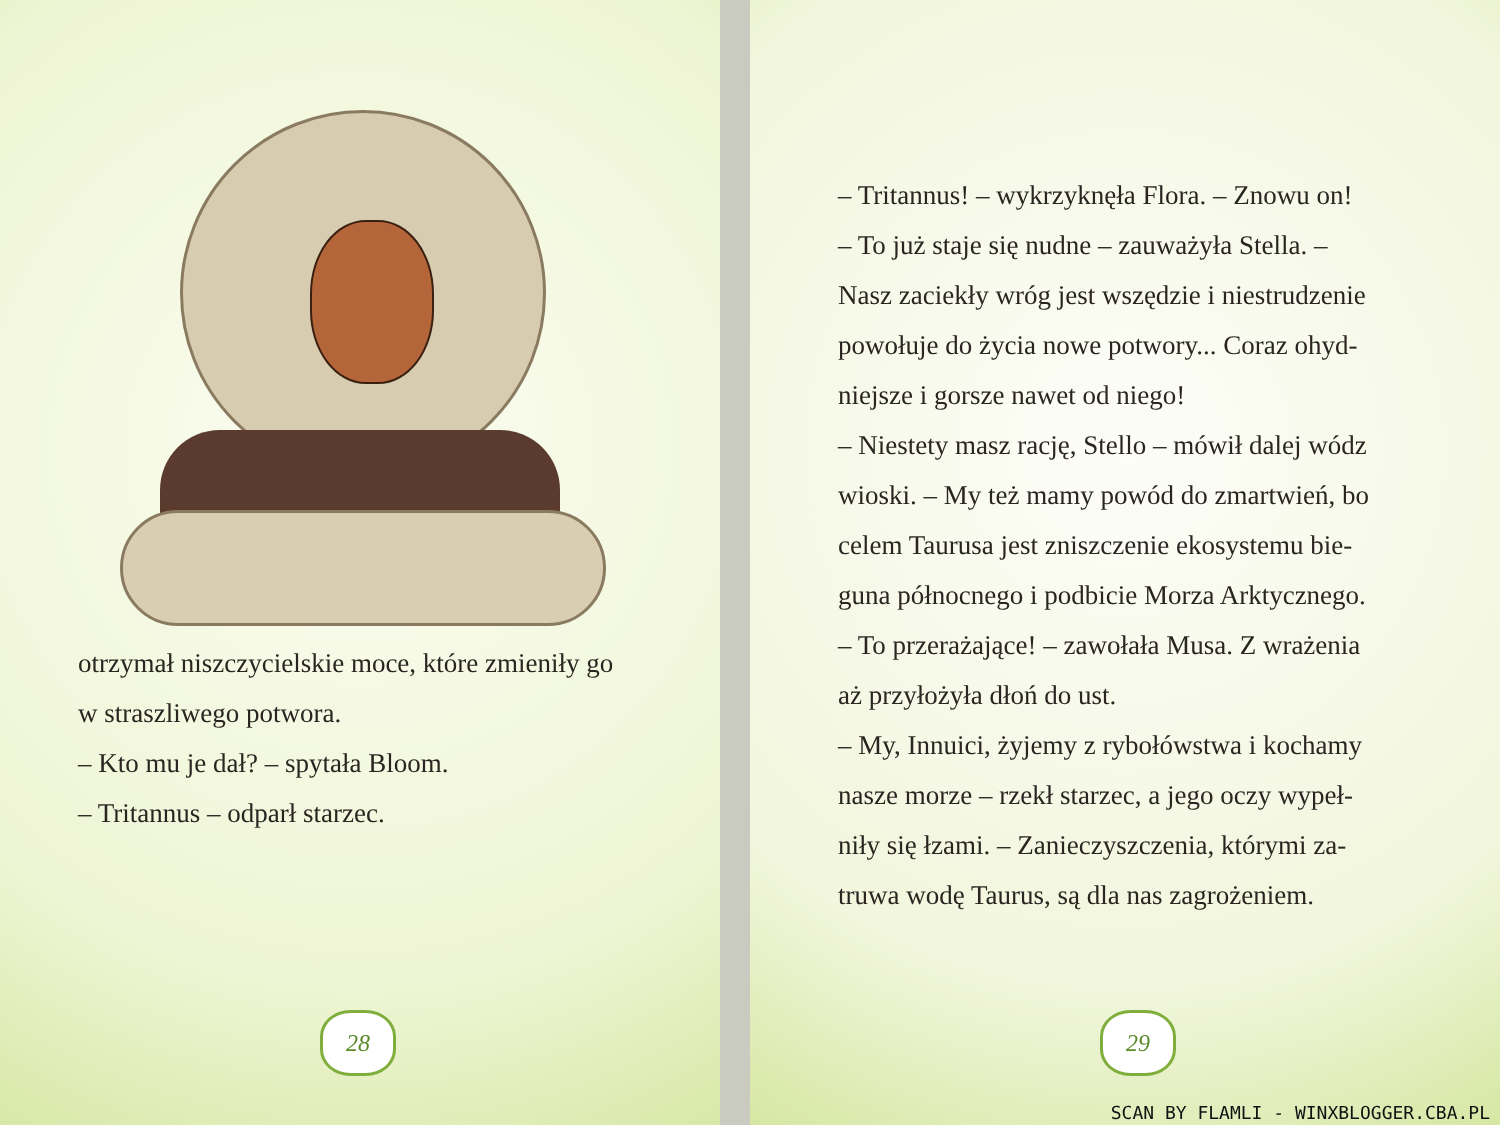otrzymał niszczycielskie moce, które zmieniły go
w straszliwego potwora.
– Kto mu je dał? – spytała Bloom.
– Tritannus – odparł starzec.
28
– Tritannus! – wykrzyknęła Flora. – Znowu on!
– To już staje się nudne – zauważyła Stella. –
Nasz zaciekły wróg jest wszędzie i niestrudzenie
powołuje do życia nowe potwory... Coraz ohyd-
niejsze i gorsze nawet od niego!
– Niestety masz rację, Stello – mówił dalej wódz
wioski. – My też mamy powód do zmartwień, bo
celem Taurusa jest zniszczenie ekosystemu bie-
guna północnego i podbicie Morza Arktycznego.
– To przerażające! – zawołała Musa. Z wrażenia
aż przyłożyła dłoń do ust.
– My, Innuici, żyjemy z rybołówstwa i kochamy
nasze morze – rzekł starzec, a jego oczy wypeł-
niły się łzami. – Zanieczyszczenia, którymi za-
truwa wodę Taurus, są dla nas zagrożeniem.
29
SCAN BY FLAMLI - WINXBLOGGER.CBA.PL